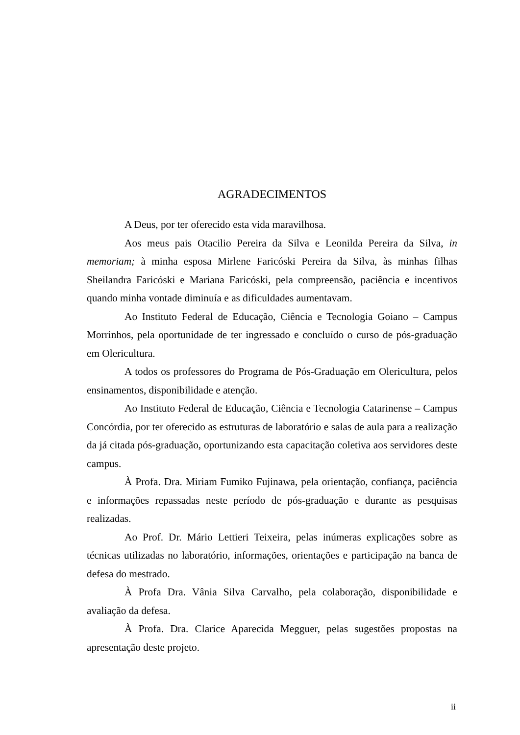AGRADECIMENTOS
A Deus, por ter oferecido esta vida maravilhosa.
Aos meus pais Otacilio Pereira da Silva e Leonilda Pereira da Silva, in memoriam; à minha esposa Mirlene Faricóski Pereira da Silva, às minhas filhas Sheilandra Faricóski e Mariana Faricóski, pela compreensão, paciência e incentivos quando minha vontade diminuía e as dificuldades aumentavam.
Ao Instituto Federal de Educação, Ciência e Tecnologia Goiano – Campus Morrinhos, pela oportunidade de ter ingressado e concluído o curso de pós-graduação em Olericultura.
A todos os professores do Programa de Pós-Graduação em Olericultura, pelos ensinamentos, disponibilidade e atenção.
Ao Instituto Federal de Educação, Ciência e Tecnologia Catarinense – Campus Concórdia, por ter oferecido as estruturas de laboratório e salas de aula para a realização da já citada pós-graduação, oportunizando esta capacitação coletiva aos servidores deste campus.
À Profa. Dra. Miriam Fumiko Fujinawa, pela orientação, confiança, paciência e informações repassadas neste período de pós-graduação e durante as pesquisas realizadas.
Ao Prof. Dr. Mário Lettieri Teixeira, pelas inúmeras explicações sobre as técnicas utilizadas no laboratório, informações, orientações e participação na banca de defesa do mestrado.
À Profa Dra. Vânia Silva Carvalho, pela colaboração, disponibilidade e avaliação da defesa.
À Profa. Dra. Clarice Aparecida Megguer, pelas sugestões propostas na apresentação deste projeto.
ii